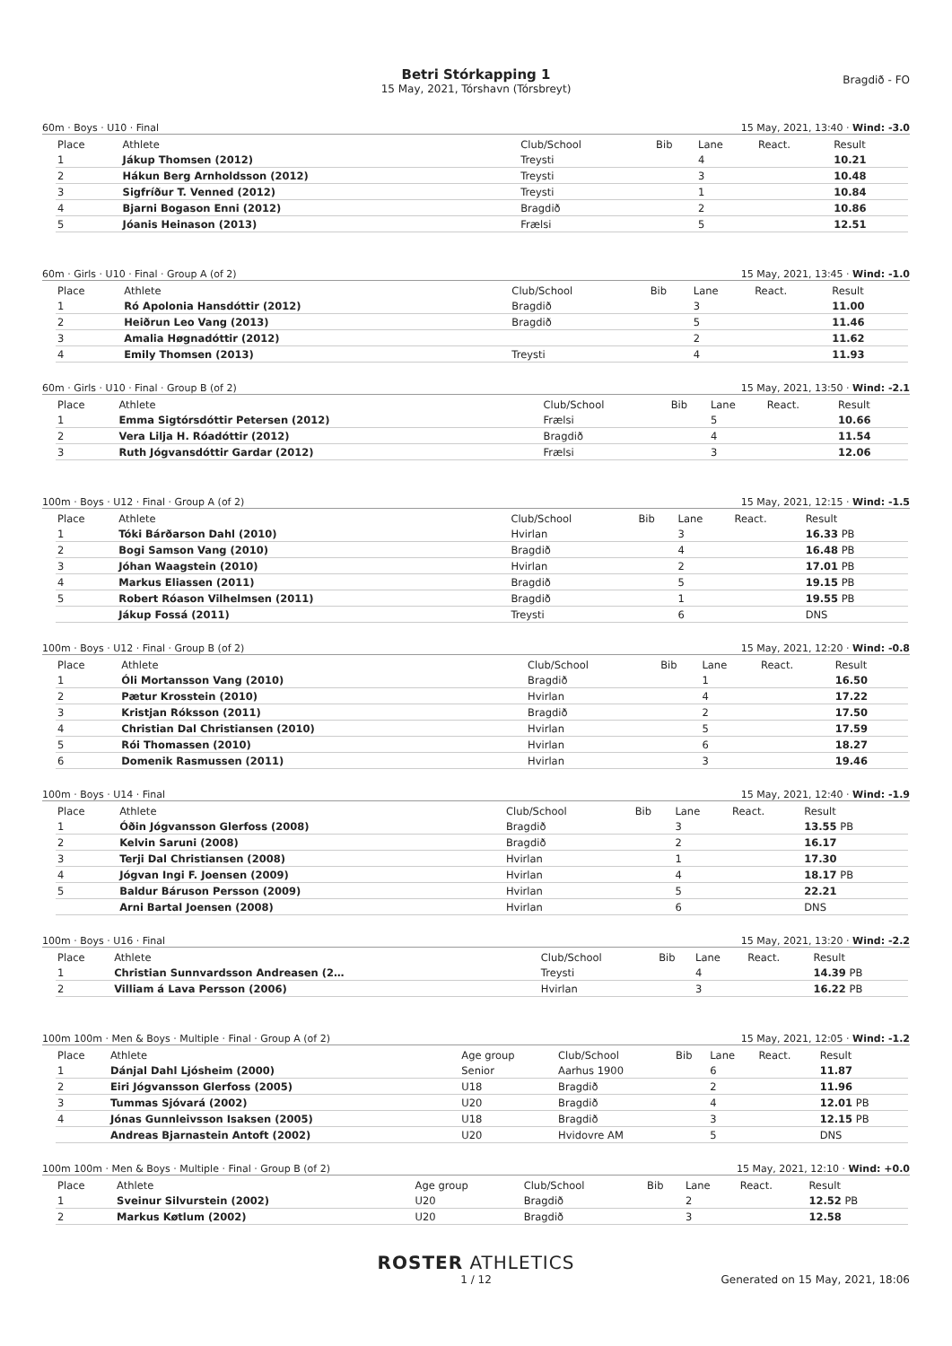Betri Stórkapping 1
15 May, 2021, Tórshavn (Tórsbreyt)
Bragdið - FO
60m · Boys · U10 · Final 15 May, 2021, 13:40 · Wind: -3.0
| Place | Athlete | Club/School | Bib | Lane | React. | Result |
| --- | --- | --- | --- | --- | --- | --- |
| 1 | Jákup Thomsen (2012) | Treysti | | 4 | | 10.21 |
| 2 | Hákun Berg Arnholdsson (2012) | Treysti | | 3 | | 10.48 |
| 3 | Sigfríður T. Venned (2012) | Treysti | | 1 | | 10.84 |
| 4 | Bjarni Bogason Enni (2012) | Bragdið | | 2 | | 10.86 |
| 5 | Jóanis Heinason (2013) | Frælsi | | 5 | | 12.51 |
60m · Girls · U10 · Final · Group A (of 2) 15 May, 2021, 13:45 · Wind: -1.0
| Place | Athlete | Club/School | Bib | Lane | React. | Result |
| --- | --- | --- | --- | --- | --- | --- |
| 1 | Ró Apolonia Hansdóttir (2012) | Bragdið | | 3 | | 11.00 |
| 2 | Heiðrun Leo Vang (2013) | Bragdið | | 5 | | 11.46 |
| 3 | Amalia Høgnadóttir (2012) | | | 2 | | 11.62 |
| 4 | Emily Thomsen (2013) | Treysti | | 4 | | 11.93 |
60m · Girls · U10 · Final · Group B (of 2) 15 May, 2021, 13:50 · Wind: -2.1
| Place | Athlete | Club/School | Bib | Lane | React. | Result |
| --- | --- | --- | --- | --- | --- | --- |
| 1 | Emma Sigtórsdóttir Petersen (2012) | Frælsi | | 5 | | 10.66 |
| 2 | Vera Lilja H. Róadóttir (2012) | Bragdið | | 4 | | 11.54 |
| 3 | Ruth Jógvansdóttir Gardar (2012) | Frælsi | | 3 | | 12.06 |
100m · Boys · U12 · Final · Group A (of 2) 15 May, 2021, 12:15 · Wind: -1.5
| Place | Athlete | Club/School | Bib | Lane | React. | Result |
| --- | --- | --- | --- | --- | --- | --- |
| 1 | Tóki Bárðarson Dahl (2010) | Hvirlan | | 3 | | 16.33 PB |
| 2 | Bogi Samson Vang (2010) | Bragdið | | 4 | | 16.48 PB |
| 3 | Jóhan Waagstein (2010) | Hvirlan | | 2 | | 17.01 PB |
| 4 | Markus Eliassen (2011) | Bragdið | | 5 | | 19.15 PB |
| 5 | Robert Róason Vilhelmsen (2011) | Bragdið | | 1 | | 19.55 PB |
| | Jákup Fossá (2011) | Treysti | | 6 | | DNS |
100m · Boys · U12 · Final · Group B (of 2) 15 May, 2021, 12:20 · Wind: -0.8
| Place | Athlete | Club/School | Bib | Lane | React. | Result |
| --- | --- | --- | --- | --- | --- | --- |
| 1 | Óli Mortansson Vang (2010) | Bragdið | | 1 | | 16.50 |
| 2 | Pætur Krosstein (2010) | Hvirlan | | 4 | | 17.22 |
| 3 | Kristjan Róksson (2011) | Bragdið | | 2 | | 17.50 |
| 4 | Christian Dal Christiansen (2010) | Hvirlan | | 5 | | 17.59 |
| 5 | Rói Thomassen (2010) | Hvirlan | | 6 | | 18.27 |
| 6 | Domenik Rasmussen (2011) | Hvirlan | | 3 | | 19.46 |
100m · Boys · U14 · Final 15 May, 2021, 12:40 · Wind: -1.9
| Place | Athlete | Club/School | Bib | Lane | React. | Result |
| --- | --- | --- | --- | --- | --- | --- |
| 1 | Óðin Jógvansson Glerfoss (2008) | Bragdið | | 3 | | 13.55 PB |
| 2 | Kelvin Saruni (2008) | Bragdið | | 2 | | 16.17 |
| 3 | Terji Dal Christiansen (2008) | Hvirlan | | 1 | | 17.30 |
| 4 | Jógvan Ingi F. Joensen (2009) | Hvirlan | | 4 | | 18.17 PB |
| 5 | Baldur Báruson Persson (2009) | Hvirlan | | 5 | | 22.21 |
| | Arni Bartal Joensen (2008) | Hvirlan | | 6 | | DNS |
100m · Boys · U16 · Final 15 May, 2021, 13:20 · Wind: -2.2
| Place | Athlete | Club/School | Bib | Lane | React. | Result |
| --- | --- | --- | --- | --- | --- | --- |
| 1 | Christian Sunnvardsson Andreasen (2… | Treysti | | 4 | | 14.39 PB |
| 2 | Villiam á Lava Persson (2006) | Hvirlan | | 3 | | 16.22 PB |
100m 100m · Men & Boys · Multiple · Final · Group A (of 2) 15 May, 2021, 12:05 · Wind: -1.2
| Place | Athlete | Age group | Club/School | Bib | Lane | React. | Result |
| --- | --- | --- | --- | --- | --- | --- | --- |
| 1 | Dánjal Dahl Ljósheim (2000) | Senior | Aarhus 1900 | | 6 | | 11.87 |
| 2 | Eiri Jógvansson Glerfoss (2005) | U18 | Bragdið | | 2 | | 11.96 |
| 3 | Tummas Sjóvará (2002) | U20 | Bragdið | | 4 | | 12.01 PB |
| 4 | Jónas Gunnleivsson Isaksen (2005) | U18 | Bragdið | | 3 | | 12.15 PB |
| | Andreas Bjarnastein Antoft (2002) | U20 | Hvidovre AM | | 5 | | DNS |
100m 100m · Men & Boys · Multiple · Final · Group B (of 2) 15 May, 2021, 12:10 · Wind: +0.0
| Place | Athlete | Age group | Club/School | Bib | Lane | React. | Result |
| --- | --- | --- | --- | --- | --- | --- | --- |
| 1 | Sveinur Silvurstein (2002) | U20 | Bragdið | | 2 | | 12.52 PB |
| 2 | Markus Køtlum (2002) | U20 | Bragdið | | 3 | | 12.58 |
ROSTER ATHLETICS
1 / 12 Generated on 15 May, 2021, 18:06